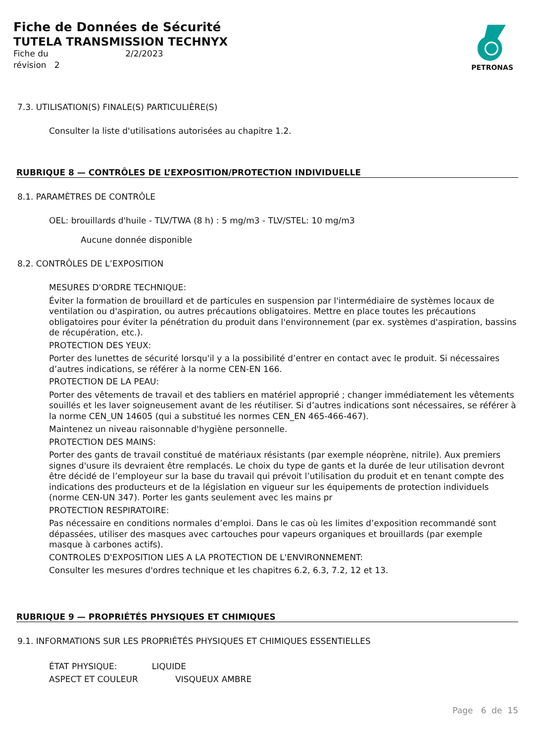Fiche de Données de Sécurité
TUTELA TRANSMISSION TECHNYX
Fiche du 2/2/2023
révision 2
PETRONAS
7.3. UTILISATION(S) FINALE(S) PARTICULIÈRE(S)
Consulter la liste d'utilisations autorisées au chapitre 1.2.
RUBRIQUE 8 — CONTRÔLES DE L’EXPOSITION/PROTECTION INDIVIDUELLE
8.1. PARAMÈTRES DE CONTRÔLE
OEL: brouillards d'huile - TLV/TWA (8 h) : 5 mg/m3 - TLV/STEL: 10 mg/m3
Aucune donnée disponible
8.2. CONTRÔLES DE L’EXPOSITION
MESURES D'ORDRE TECHNIQUE:
Éviter la formation de brouillard et de particules en suspension par l'intermédiaire de systèmes locaux de ventilation ou d'aspiration, ou autres précautions obligatoires. Mettre en place toutes les précautions obligatoires pour éviter la pénétration du produit dans l'environnement (par ex. systèmes d'aspiration, bassins de récupération, etc.).
PROTECTION DES YEUX:
Porter des lunettes de sécurité lorsqu'il y a la possibilité d’entrer en contact avec le produit. Si nécessaires d’autres indications, se référer à la norme CEN-EN 166.
PROTECTION DE LA PEAU:
Porter des vêtements de travail et des tabliers en matériel approprié ; changer immédiatement les vêtements souillés et les laver soigneusement avant de les réutiliser. Si d’autres indications sont nécessaires, se référer à la norme CEN_UN 14605 (qui a substitué les normes CEN_EN 465-466-467).
Maintenez un niveau raisonnable d'hygiène personnelle.
PROTECTION DES MAINS:
Porter des gants de travail constitué de matériaux résistants (par exemple néoprène, nitrile). Aux premiers signes d'usure ils devraient être remplacés. Le choix du type de gants et la durée de leur utilisation devront être décidé de l’employeur sur la base du travail qui prévoit l’utilisation du produit et en tenant compte des indications des producteurs et de la législation en vigueur sur les équipements de protection individuels (norme CEN-UN 347). Porter les gants seulement avec les mains pr
PROTECTION RESPIRATOIRE:
Pas nécessaire en conditions normales d’emploi. Dans le cas où les limites d’exposition recommandé sont dépassées, utiliser des masques avec cartouches pour vapeurs organiques et brouillards (par exemple masque à carbones actifs).
CONTROLES D'EXPOSITION LIES A LA PROTECTION DE L'ENVIRONNEMENT:
Consulter les mesures d'ordres technique et les chapitres 6.2, 6.3, 7.2, 12 et 13.
RUBRIQUE 9 — PROPRIÉTÉS PHYSIQUES ET CHIMIQUES
9.1. INFORMATIONS SUR LES PROPRIÉTÉS PHYSIQUES ET CHIMIQUES ESSENTIELLES
ÉTAT PHYSIQUE: LIQUIDE
ASPECT ET COULEUR VISQUEUX AMBRE
Page 6 de 15